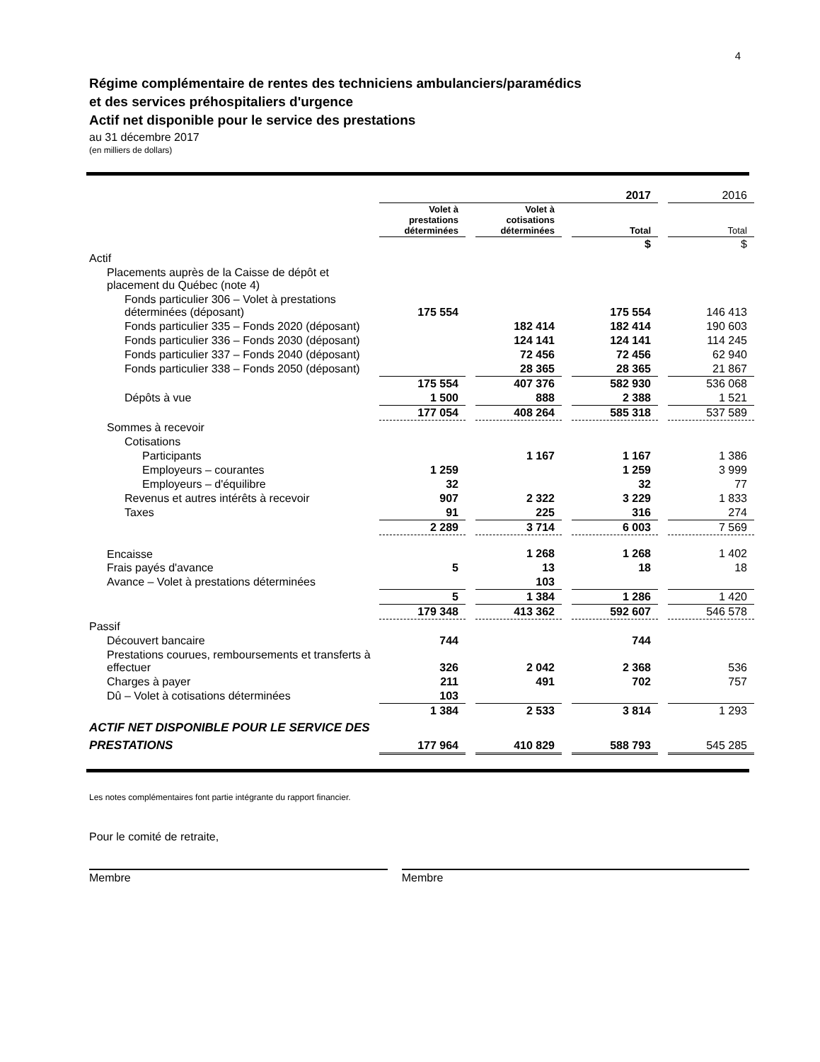4
Régime complémentaire de rentes des techniciens ambulanciers/paramédics
et des services préhospitaliers d'urgence
Actif net disponible pour le service des prestations
au 31 décembre 2017
(en milliers de dollars)
| | 2017 | | | | | | 2016 |
| | Volet à prestations déterminées | | Volet à cotisations déterminées | | Total | | Total |
| | | | | | $ | | $ |
| Actif | | | | | | | |
| Placements auprès de la Caisse de dépôt et placement du Québec (note 4) | | | | | | | |
| Fonds particulier 306 – Volet à prestations déterminées (déposant) | 175 554 | | | | 175 554 | | 146 413 |
| Fonds particulier 335 – Fonds 2020 (déposant) | | | 182 414 | | 182 414 | | 190 603 |
| Fonds particulier 336 – Fonds 2030 (déposant) | | | 124 141 | | 124 141 | | 114 245 |
| Fonds particulier 337 – Fonds 2040 (déposant) | | | 72 456 | | 72 456 | | 62 940 |
| Fonds particulier 338 – Fonds 2050 (déposant) | | | 28 365 | | 28 365 | | 21 867 |
| | 175 554 | | 407 376 | | 582 930 | | 536 068 |
| Dépôts à vue | 1 500 | | 888 | | 2 388 | | 1 521 |
| | 177 054 | | 408 264 | | 585 318 | | 537 589 |
| Sommes à recevoir | | | | | | | |
| Cotisations | | | | | | | |
| Participants | | | 1 167 | | 1 167 | | 1 386 |
| Employeurs – courantes | 1 259 | | | | 1 259 | | 3 999 |
| Employeurs – d'équilibre | 32 | | | | 32 | | 77 |
| Revenus et autres intérêts à recevoir | 907 | | 2 322 | | 3 229 | | 1 833 |
| Taxes | 91 | | 225 | | 316 | | 274 |
| | 2 289 | | 3 714 | | 6 003 | | 7 569 |
| Encaisse | | | 1 268 | | 1 268 | | 1 402 |
| Frais payés d'avance | 5 | | 13 | | 18 | | 18 |
| Avance – Volet à prestations déterminées | | | 103 | | | | |
| | 5 | | 1 384 | | 1 286 | | 1 420 |
| | 179 348 | | 413 362 | | 592 607 | | 546 578 |
| Passif | | | | | | | |
| Découvert bancaire | 744 | | | | 744 | | |
| Prestations courues, remboursements et transferts à effectuer | 326 | | 2 042 | | 2 368 | | 536 |
| Charges à payer | 211 | | 491 | | 702 | | 757 |
| Dû – Volet à cotisations déterminées | 103 | | | | | | |
| | 1 384 | | 2 533 | | 3 814 | | 1 293 |
| ACTIF NET DISPONIBLE POUR LE SERVICE DES PRESTATIONS | 177 964 | | 410 829 | | 588 793 | | 545 285 |
Les notes complémentaires font partie intégrante du rapport financier.
Pour le comité de retraite,
Membre Membre